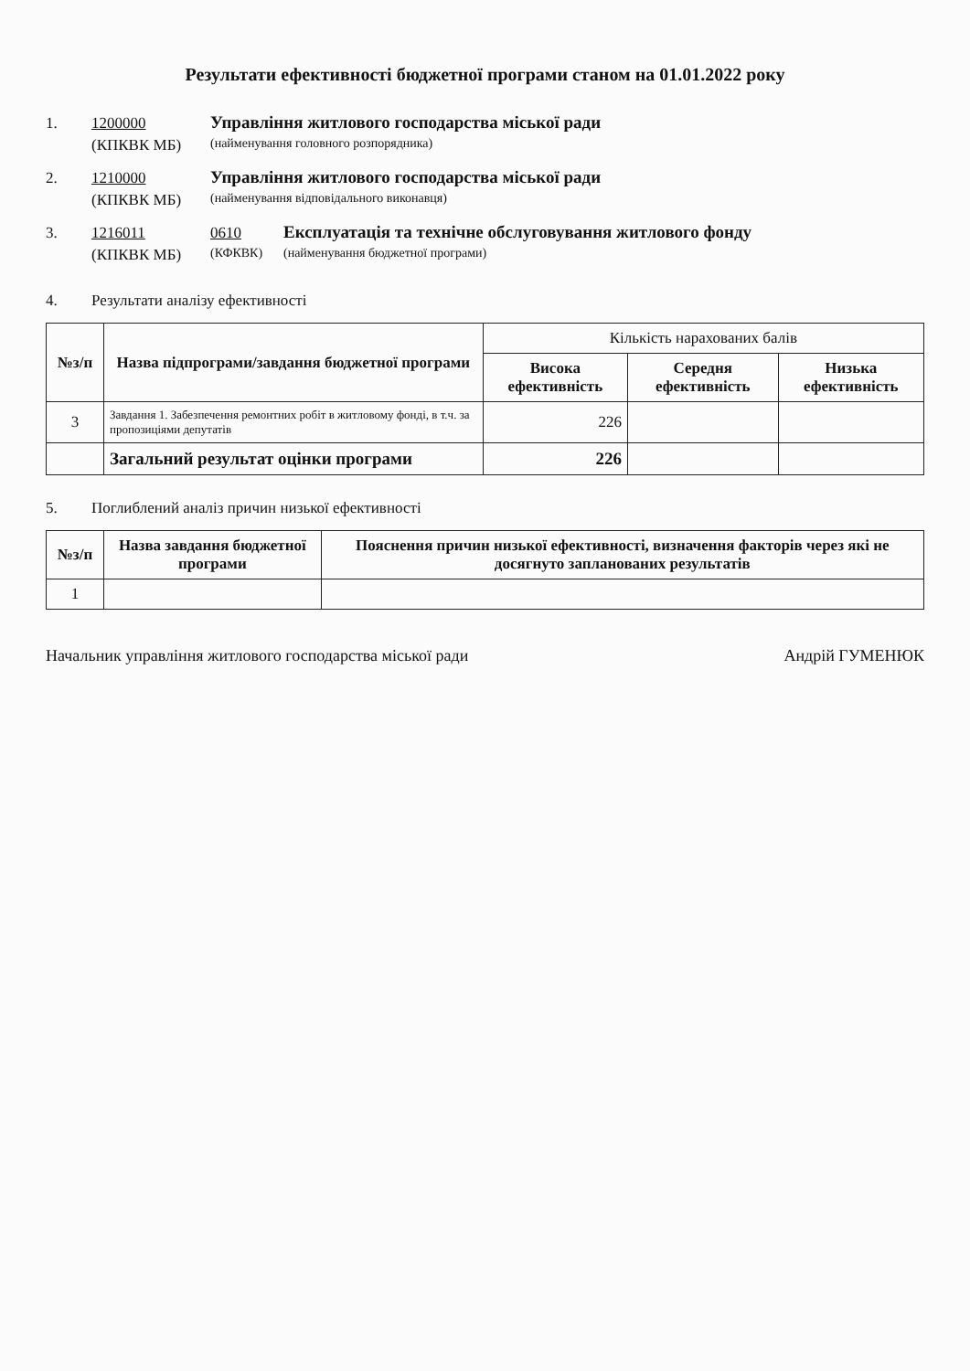Результати ефективності бюджетної програми станом на 01.01.2022 року
1. 1200000 Управління житлового господарства міської ради
(КПКВК МБ) (найменування головного розпорядника)
2. 1210000 Управління житлового господарства міської ради
(КПКВК МБ) (найменування відповідального виконавця)
3. 1216011 0610 Експлуатація та технічне обслуговування житлового фонду
(КПКВК МБ) (КФКВК) (найменування бюджетної програми)
4. Результати аналізу ефективності
| №з/п | Назва підпрограми/завдання бюджетної програми | Кількість нарахованих балів | | |
| --- | --- | --- | --- | --- |
| | | Висока ефективність | Середня ефективність | Низька ефективність |
| 3 | Завдання 1. Забезпечення ремонтних робіт в житловому фонді, в т.ч. за пропозиціями депутатів | 226 | | |
| | Загальний результат оцінки програми | 226 | | |
5. Поглиблений аналіз причин низької ефективності
| №з/п | Назва завдання бюджетної програми | Пояснення причин низької ефективності, визначення факторів через які не досягнуто запланованих результатів |
| --- | --- | --- |
| 1 | | |
Начальник управління житлового господарства міської ради Андрій ГУМЕНЮК